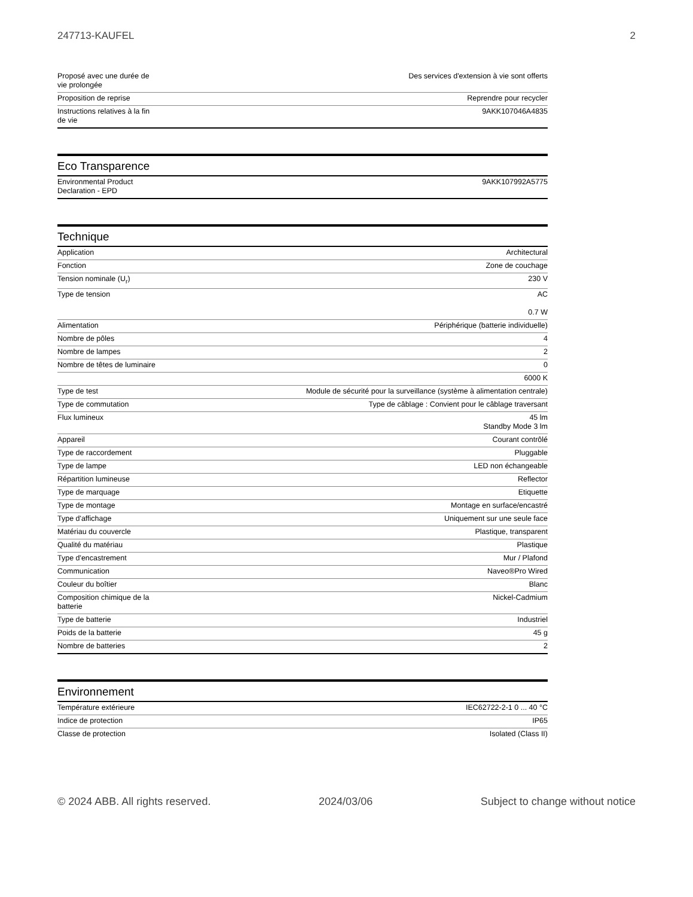247713-KAUFEL 2
| Proposé avec une durée de vie prolongée | Des services d'extension à vie sont offerts |
| Proposition de reprise | Reprendre pour recycler |
| Instructions relatives à la fin de vie | 9AKK107046A4835 |
Eco Transparence
| Environmental Product Declaration - EPD | 9AKK107992A5775 |
Technique
| Application | Architectural |
| Fonction | Zone de couchage |
| Tension nominale (U<sub>r</sub>) | 230 V |
| Type de tension | AC 0.7 W |
| Alimentation | Périphérique (batterie individuelle) |
| Nombre de pôles | 4 |
| Nombre de lampes | 2 |
| Nombre de têtes de luminaire | 0 |
| | 6000 K |
| Type de test | Module de sécurité pour la surveillance (système à alimentation centrale) |
| Type de commutation | Type de câblage : Convient pour le câblage traversant |
| Flux lumineux | 45 lm Standby Mode 3 lm |
| Appareil | Courant contrôlé |
| Type de raccordement | Pluggable |
| Type de lampe | LED non échangeable |
| Répartition lumineuse | Reflector |
| Type de marquage | Etiquette |
| Type de montage | Montage en surface/encastré |
| Type d'affichage | Uniquement sur une seule face |
| Matériau du couvercle | Plastique, transparent |
| Qualité du matériau | Plastique |
| Type d'encastrement | Mur / Plafond |
| Communication | Naveo®Pro Wired |
| Couleur du boîtier | Blanc |
| Composition chimique de la batterie | Nickel-Cadmium |
| Type de batterie | Industriel |
| Poids de la batterie | 45 g |
| Nombre de batteries | 2 |
Environnement
| Température extérieure | IEC62722-2-1 0 ... 40 °C |
| Indice de protection | IP65 |
| Classe de protection | Isolated (Class II) |
© 2024 ABB. All rights reserved. 2024/03/06 Subject to change without notice